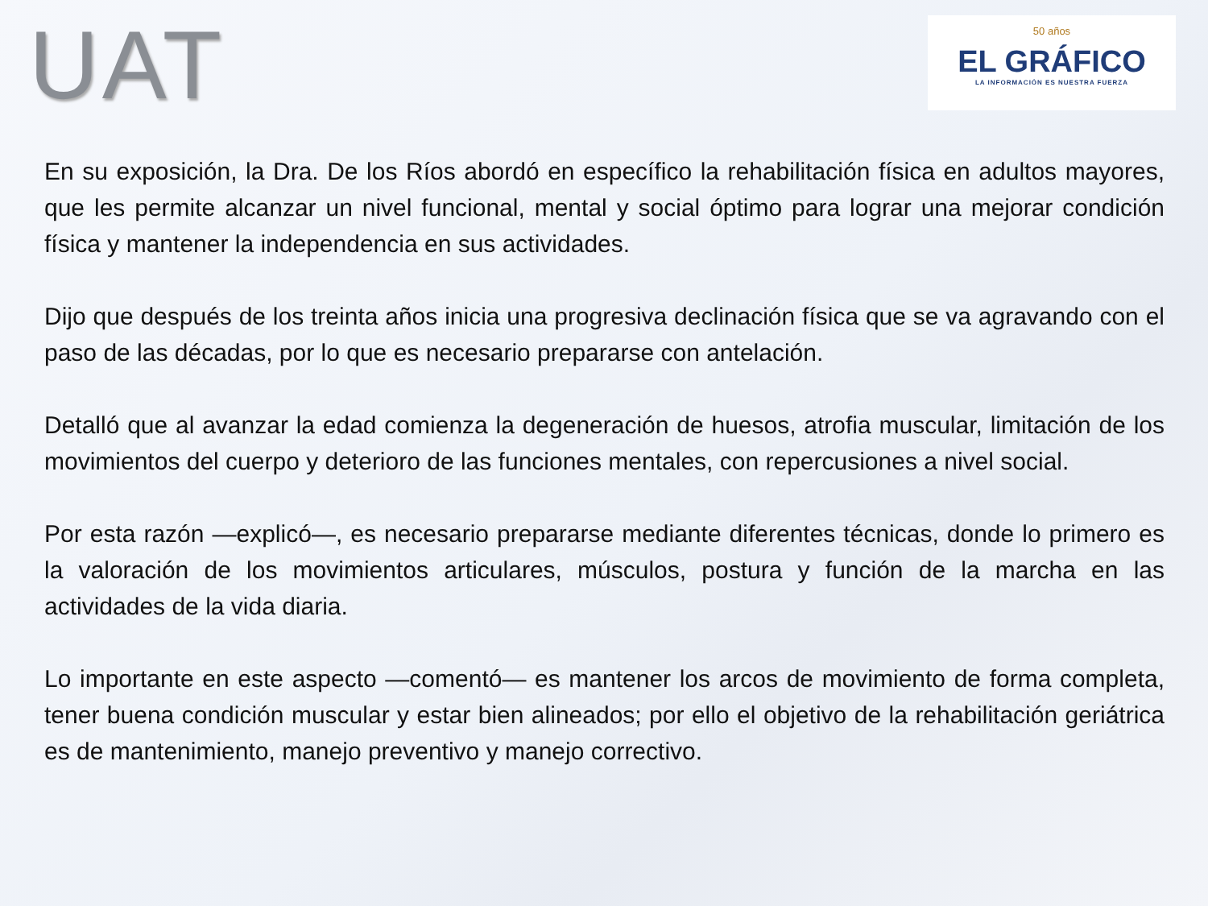UAT
50 años
EL GRÁFICO
LA INFORMACIÓN ES NUESTRA FUERZA
En su exposición, la Dra. De los Ríos abordó en específico la rehabilitación física en adultos mayores, que les permite alcanzar un nivel funcional, mental y social óptimo para lograr una mejorar condición física y mantener la independencia en sus actividades.
Dijo que después de los treinta años inicia una progresiva declinación física que se va agravando con el paso de las décadas, por lo que es necesario prepararse con antelación.
Detalló que al avanzar la edad comienza la degeneración de huesos, atrofia muscular, limitación de los movimientos del cuerpo y deterioro de las funciones mentales, con repercusiones a nivel social.
Por esta razón —explicó—, es necesario prepararse mediante diferentes técnicas, donde lo primero es la valoración de los movimientos articulares, músculos, postura y función de la marcha en las actividades de la vida diaria.
Lo importante en este aspecto —comentó— es mantener los arcos de movimiento de forma completa, tener buena condición muscular y estar bien alineados; por ello el objetivo de la rehabilitación geriátrica es de mantenimiento, manejo preventivo y manejo correctivo.